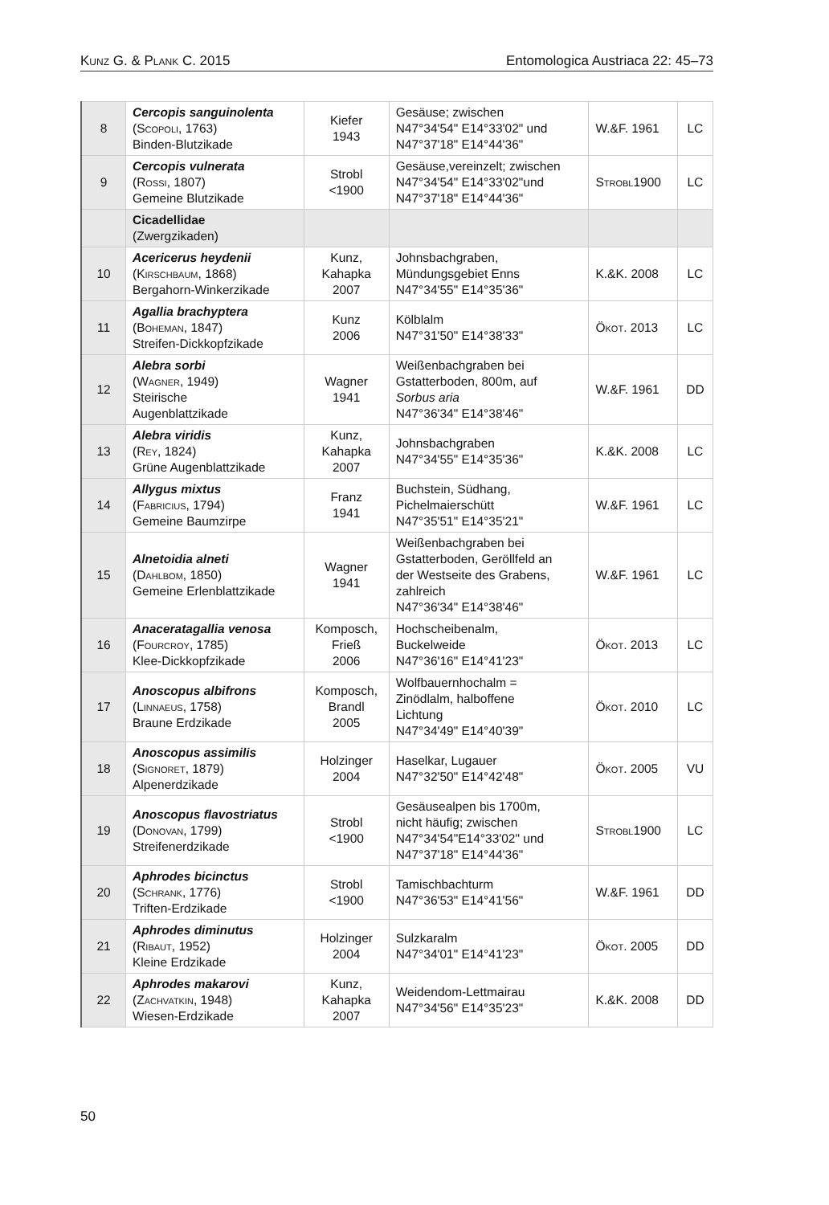Kunz G. & Plank C. 2015 Entomologica Austriaca 22: 45–73
| 8 | Cercopis sanguinolenta ( Scopoli , 1763) Binden-Blutzikade | Kiefer 1943 | Gesäuse; zwischen N47°34'54" E14°33'02" und N47°37'18" E14°44'36" | W.&F. 1961 | LC |
| 9 | Cercopis vulnerata ( Rossi , 1807) Gemeine Blutzikade | Strobl <1900 | Gesäuse,vereinzelt; zwischen N47°34'54" E14°33'02"und N47°37'18" E14°44'36" | Strobl 1900 | LC |
| | Cicadellidae (Zwergzikaden) | | | | |
| 10 | Acericerus heydenii ( Kirschbaum , 1868) Bergahorn-Winkerzikade | Kunz, Kahapka 2007 | Johnsbachgraben, Mündungsgebiet Enns N47°34'55" E14°35'36" | K.&K. 2008 | LC |
| 11 | Agallia brachyptera ( Boheman , 1847) Streifen-Dickkopfzikade | Kunz 2006 | Kölblalm N47°31'50" E14°38'33" | Ökot. 2013 | LC |
| 12 | Alebra sorbi ( Wagner , 1949) Steirische Augenblattzikade | Wagner 1941 | Weißenbachgraben bei Gstatterboden, 800m, auf Sorbus aria N47°36'34" E14°38'46" | W.&F. 1961 | DD |
| 13 | Alebra viridis ( Rey , 1824) Grüne Augenblattzikade | Kunz, Kahapka 2007 | Johnsbachgraben N47°34'55" E14°35'36" | K.&K. 2008 | LC |
| 14 | Allygus mixtus ( Fabricius , 1794) Gemeine Baumzirpe | Franz 1941 | Buchstein, Südhang, Pichelmaierschütt N47°35'51" E14°35'21" | W.&F. 1961 | LC |
| 15 | Alnetoidia alneti ( Dahlbom , 1850) Gemeine Erlenblattzikade | Wagner 1941 | Weißenbachgraben bei Gstatterboden, Geröllfeld an der Westseite des Grabens, zahlreich N47°36'34" E14°38'46" | W.&F. 1961 | LC |
| 16 | Anaceratagallia venosa ( Fourcroy , 1785) Klee-Dickkopfzikade | Komposch, Frieß 2006 | Hochscheibenalm, Buckelweide N47°36'16" E14°41'23" | Ökot. 2013 | LC |
| 17 | Anoscopus albifrons ( Linnaeus , 1758) Braune Erdzikade | Komposch, Brandl 2005 | Wolfbauernhochalm = Zinödlalm, halboffene Lichtung N47°34'49" E14°40'39" | Ökot. 2010 | LC |
| 18 | Anoscopus assimilis ( Signoret , 1879) Alpenerdzikade | Holzinger 2004 | Haselkar, Lugauer N47°32'50" E14°42'48" | Ökot. 2005 | VU |
| 19 | Anoscopus flavostriatus ( Donovan , 1799) Streifenerdzikade | Strobl <1900 | Gesäusealpen bis 1700m, nicht häufig; zwischen N47°34'54"E14°33'02" und N47°37'18" E14°44'36" | Strobl 1900 | LC |
| 20 | Aphrodes bicinctus ( Schrank , 1776) Triften-Erdzikade | Strobl <1900 | Tamischbachturm N47°36'53" E14°41'56" | W.&F. 1961 | DD |
| 21 | Aphrodes diminutus ( Ribaut , 1952) Kleine Erdzikade | Holzinger 2004 | Sulzkaralm N47°34'01" E14°41'23" | Ökot. 2005 | DD |
| 22 | Aphrodes makarovi ( Zachvatkin , 1948) Wiesen-Erdzikade | Kunz, Kahapka 2007 | Weidendom-Lettmairau N47°34'56" E14°35'23" | K.&K. 2008 | DD |
50